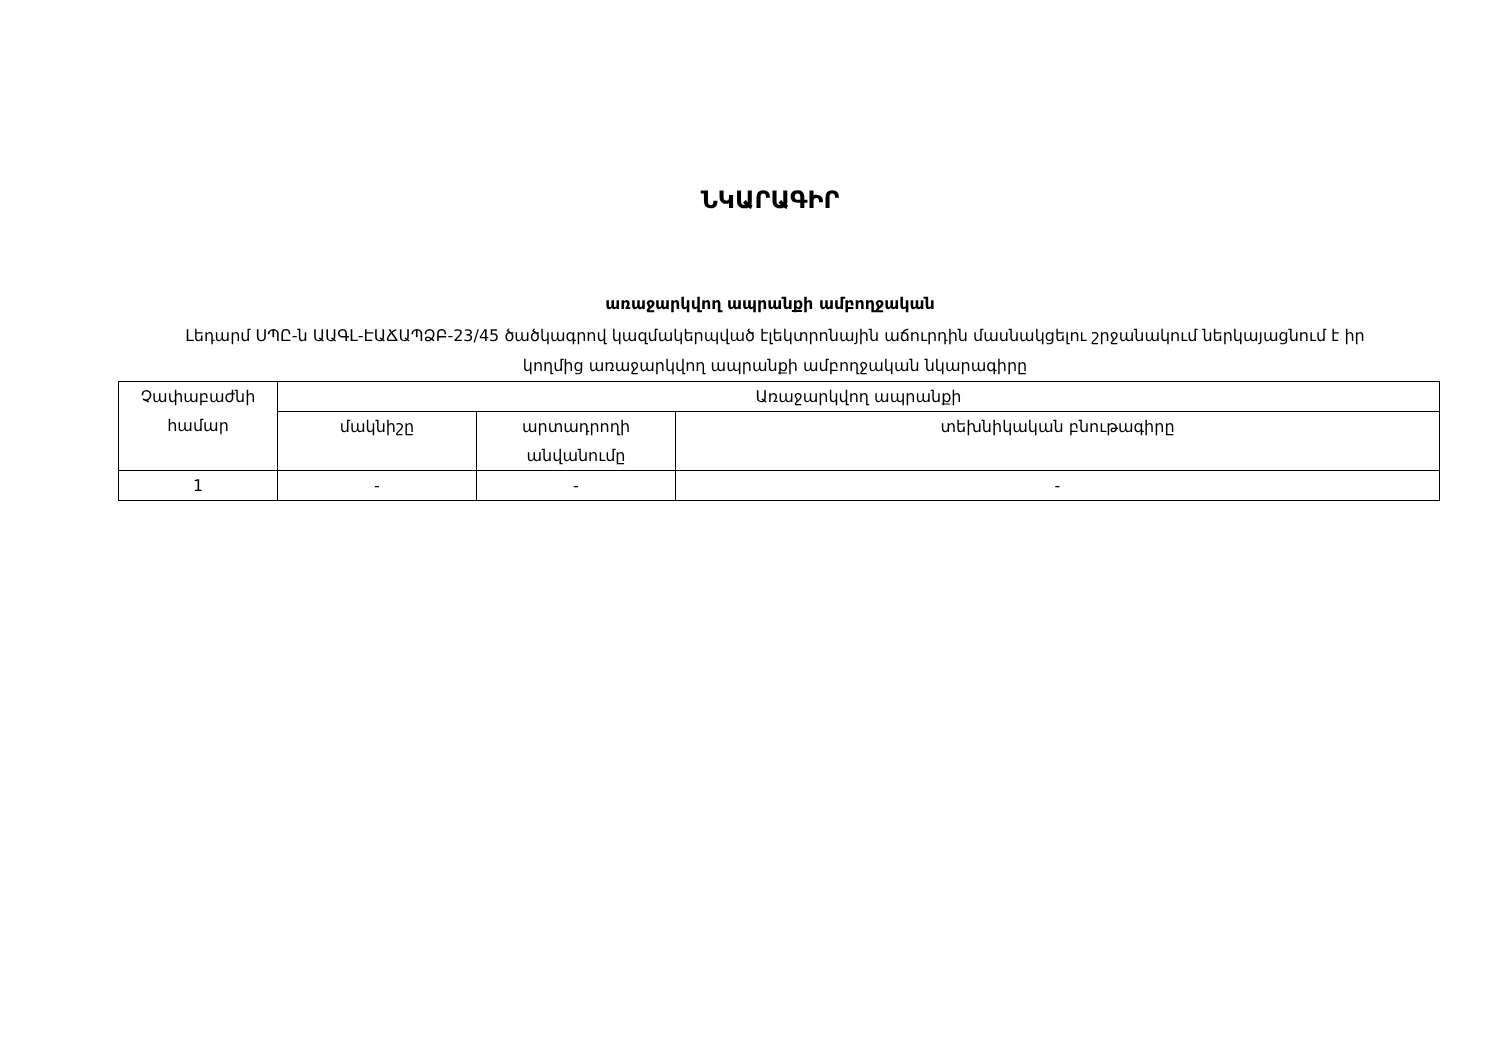ՆԿԱՐԱԳԻՐ
առաջարկվող ապրանքի ամբողջական
Լեդարմ ՍՊԸ-ն ԱԱԳԼ-ԷԱՃԱՊՁԲ-23/45 ծածկագրով կազմակերպված էլեկտրոնային աճուրդին մասնակցելու շրջանակում ներկայացնում է իր կողմից առաջարկվող ապրանքի ամբողջական նկարագիրը
| Չափաբաժնի համար | Առաջարկվող ապրանքի | | |
| --- | --- | --- | --- |
| | մակնիշը | արտադրողի անվանումը | տեխնիկական բնութագիրը |
| 1 | - | - | - |